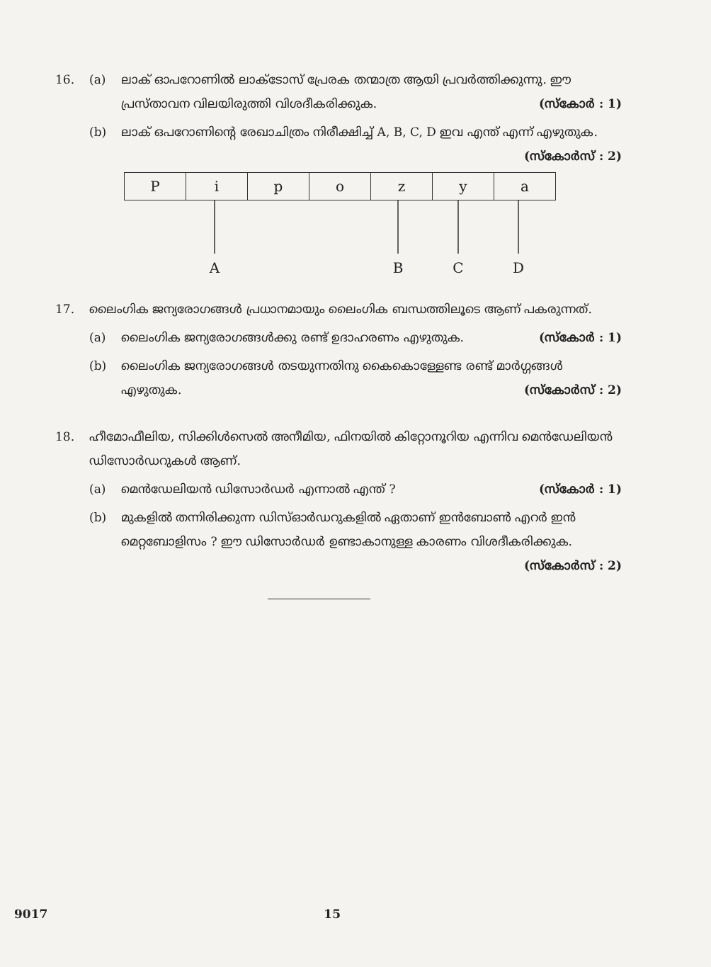16. (a) ലാക് ഓപറോണിൽ ലാക്ടോസ് പ്രേരക തന്മാത്ര ആയി പ്രവർത്തിക്കുന്നു. ഈ പ്രസ്താവന വിലയിരുത്തി വിശദീകരിക്കുക. (സ്കോർ : 1)
(b) ലാക് ഒപറോണിന്റെ രേഖാചിത്രം നിരീക്ഷിച്ച് A, B, C, D ഇവ എന്ത് എന്ന് എഴുതുക. (സ്കോർസ് : 2)
| P | i | p | o | z | y | a |
A
B
C
D
17. ലൈംഗിക ജന്യരോഗങ്ങൾ പ്രധാനമായും ലൈംഗിക ബന്ധത്തിലൂടെ ആണ് പകരുന്നത്.
(a) ലൈംഗിക ജന്യരോഗങ്ങൾക്കു രണ്ട് ഉദാഹരണം എഴുതുക. (സ്കോർ : 1)
(b) ലൈംഗിക ജന്യരോഗങ്ങൾ തടയുന്നതിനു കൈകൊള്ളേണ്ട രണ്ട് മാർഗ്ഗങ്ങൾ എഴുതുക. (സ്കോർസ് : 2)
18. ഹീമോഫീലിയ, സിക്കിൾസെൽ അനീമിയ, ഫിനയിൽ കിറ്റോനൂറിയ എന്നിവ മെൻഡേലിയൻ ഡിസോർഡറുകൾ ആണ്.
(a) മെൻഡേലിയൻ ഡിസോർഡർ എന്നാൽ എന്ത് ? (സ്കോർ : 1)
(b) മുകളിൽ തന്നിരിക്കുന്ന ഡിസ്ഓർഡറുകളിൽ ഏതാണ് ഇൻബോൺ എറർ ഇൻ മെറ്റബോളിസം ? ഈ ഡിസോർഡർ ഉണ്ടാകാനുള്ള കാരണം വിശദീകരിക്കുക. (സ്കോർസ് : 2)
9017 15